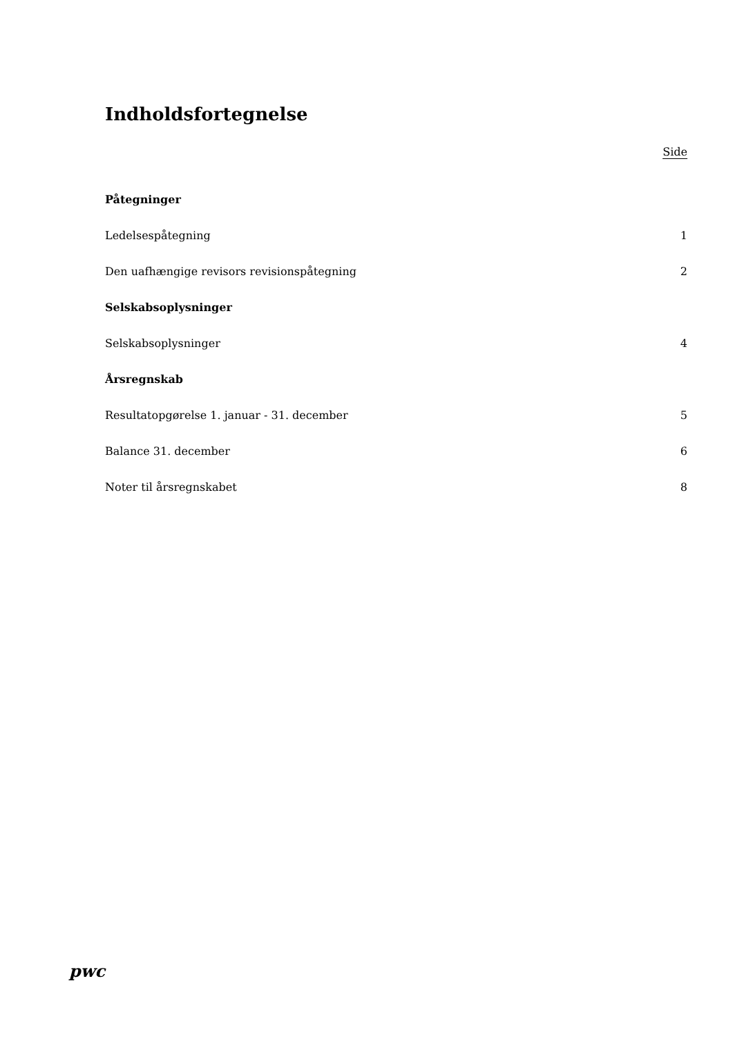Indholdsfortegnelse
Side
Påtegninger
Ledelsespåtegning 1
Den uafhængige revisors revisionspåtegning 2
Selskabsoplysninger
Selskabsoplysninger 4
Årsregnskab
Resultatopgørelse 1. januar - 31. december 5
Balance 31. december 6
Noter til årsregnskabet 8
pwc